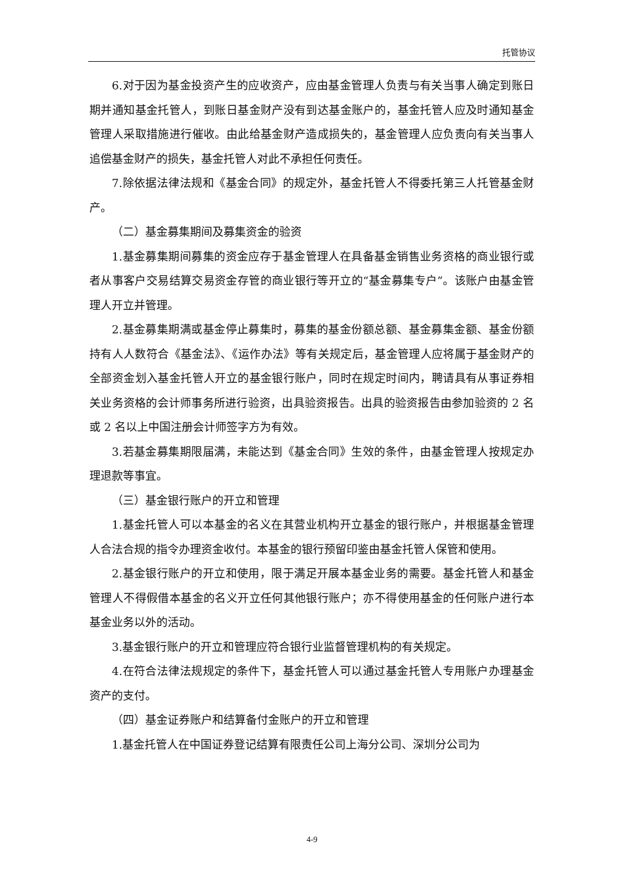托管协议
6.对于因为基金投资产生的应收资产，应由基金管理人负责与有关当事人确定到账日期并通知基金托管人，到账日基金财产没有到达基金账户的，基金托管人应及时通知基金管理人采取措施进行催收。由此给基金财产造成损失的，基金管理人应负责向有关当事人追偿基金财产的损失，基金托管人对此不承担任何责任。
7.除依据法律法规和《基金合同》的规定外，基金托管人不得委托第三人托管基金财产。
（二）基金募集期间及募集资金的验资
1.基金募集期间募集的资金应存于基金管理人在具备基金销售业务资格的商业银行或者从事客户交易结算交易资金存管的商业银行等开立的“基金募集专户”。该账户由基金管理人开立并管理。
2.基金募集期满或基金停止募集时，募集的基金份额总额、基金募集金额、基金份额持有人人数符合《基金法》、《运作办法》等有关规定后，基金管理人应将属于基金财产的全部资金划入基金托管人开立的基金银行账户，同时在规定时间内，聘请具有从事证券相关业务资格的会计师事务所进行验资，出具验资报告。出具的验资报告由参加验资的 2 名或 2 名以上中国注册会计师签字方为有效。
3.若基金募集期限届满，未能达到《基金合同》生效的条件，由基金管理人按规定办理退款等事宜。
（三）基金银行账户的开立和管理
1.基金托管人可以本基金的名义在其营业机构开立基金的银行账户，并根据基金管理人合法合规的指令办理资金收付。本基金的银行预留印鉴由基金托管人保管和使用。
2.基金银行账户的开立和使用，限于满足开展本基金业务的需要。基金托管人和基金管理人不得假借本基金的名义开立任何其他银行账户；亦不得使用基金的任何账户进行本基金业务以外的活动。
3.基金银行账户的开立和管理应符合银行业监督管理机构的有关规定。
4.在符合法律法规规定的条件下，基金托管人可以通过基金托管人专用账户办理基金资产的支付。
（四）基金证券账户和结算备付金账户的开立和管理
1.基金托管人在中国证券登记结算有限责任公司上海分公司、深圳分公司为
4-9